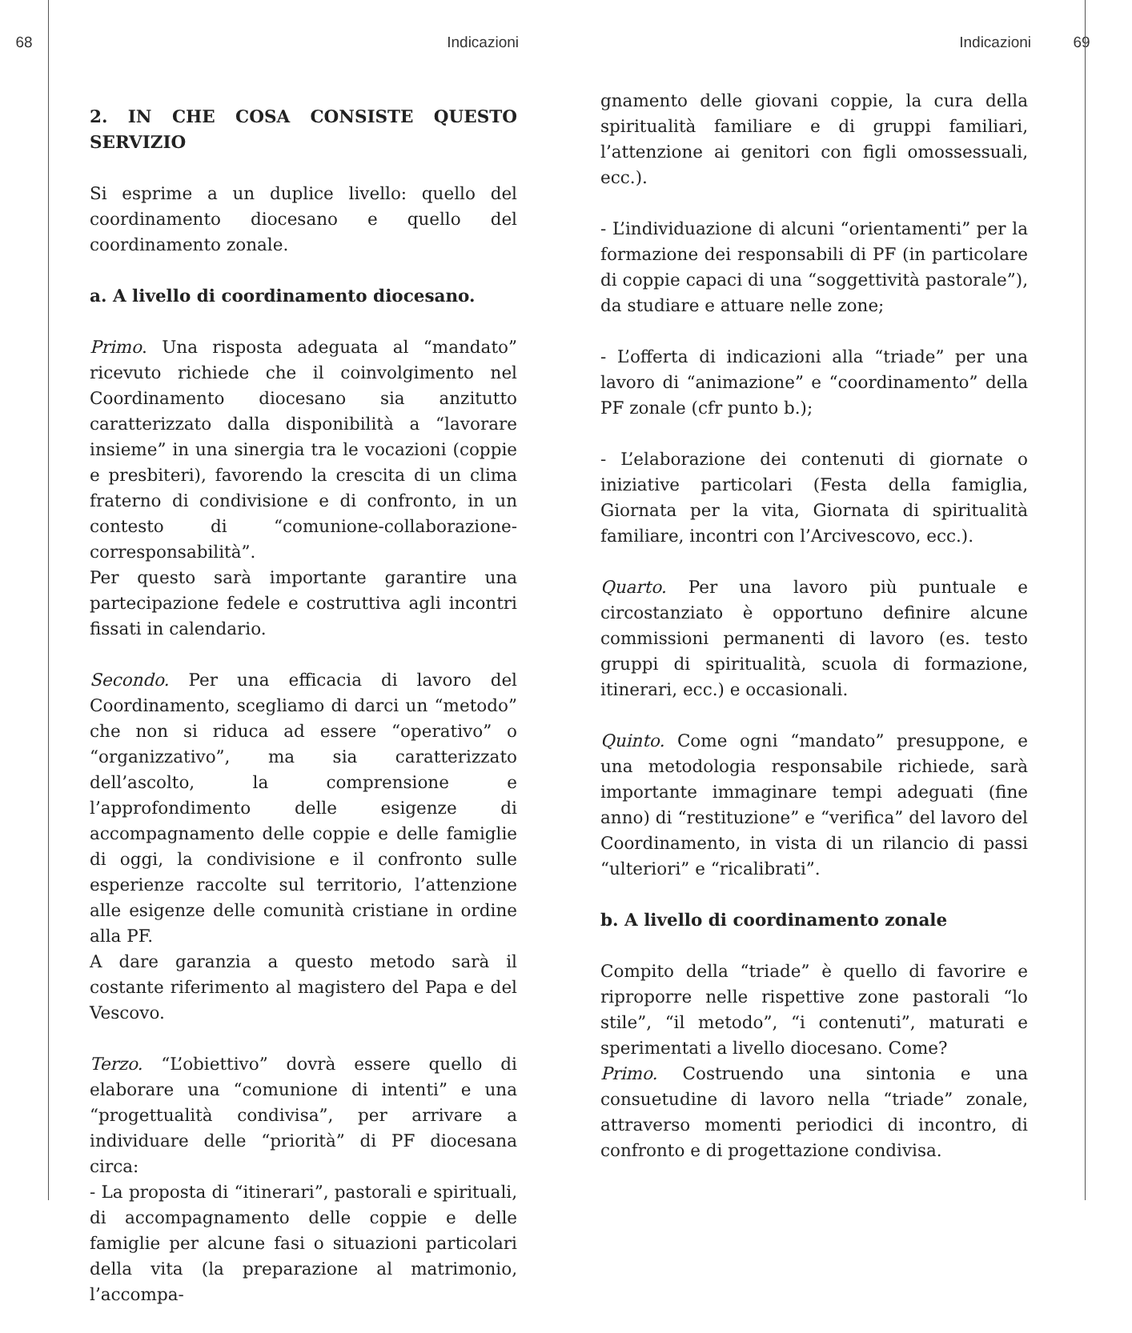68 Indicazioni Indicazioni 69
2. IN CHE COSA CONSISTE QUESTO SERVIZIO
Si esprime a un duplice livello: quello del coordinamento diocesano e quello del coordinamento zonale.
a. A livello di coordinamento diocesano.
Primo. Una risposta adeguata al “mandato” ricevuto richiede che il coinvolgimento nel Coordinamento diocesano sia anzitutto caratterizzato dalla disponibilità a “lavorare insieme” in una sinergia tra le vocazioni (coppie e presbiteri), favorendo la crescita di un clima fraterno di condivisione e di confronto, in un contesto di “comunione-collaborazione-corresponsabilità”.
Per questo sarà importante garantire una partecipazione fedele e costruttiva agli incontri fissati in calendario.
Secondo. Per una efficacia di lavoro del Coordinamento, scegliamo di darci un “metodo” che non si riduca ad essere “operativo” o “organizzativo”, ma sia caratterizzato dell’ascolto, la comprensione e l’approfondimento delle esigenze di accompagnamento delle coppie e delle famiglie di oggi, la condivisione e il confronto sulle esperienze raccolte sul territorio, l’attenzione alle esigenze delle comunità cristiane in ordine alla PF.
A dare garanzia a questo metodo sarà il costante riferimento al magistero del Papa e del Vescovo.
Terzo. “L’obiettivo” dovrà essere quello di elaborare una “comunione di intenti” e una “progettualità condivisa”, per arrivare a individuare delle “priorità” di PF diocesana circa:
- La proposta di “itinerari”, pastorali e spirituali, di accompagnamento delle coppie e delle famiglie per alcune fasi o situazioni particolari della vita (la preparazione al matrimonio, l’accompa-
gnamento delle giovani coppie, la cura della spiritualità familiare e di gruppi familiari, l’attenzione ai genitori con figli omossessuali, ecc.).
- L’individuazione di alcuni “orientamenti” per la formazione dei responsabili di PF (in particolare di coppie capaci di una “soggettività pastorale”), da studiare e attuare nelle zone;
- L’offerta di indicazioni alla “triade” per una lavoro di “animazione” e “coordinamento” della PF zonale (cfr punto b.);
- L’elaborazione dei contenuti di giornate o iniziative particolari (Festa della famiglia, Giornata per la vita, Giornata di spiritualità familiare, incontri con l’Arcivescovo, ecc.).
Quarto. Per una lavoro più puntuale e circostanziato è opportuno definire alcune commissioni permanenti di lavoro (es. testo gruppi di spiritualità, scuola di formazione, itinerari, ecc.) e occasionali.
Quinto. Come ogni “mandato” presuppone, e una metodologia responsabile richiede, sarà importante immaginare tempi adeguati (fine anno) di “restituzione” e “verifica” del lavoro del Coordinamento, in vista di un rilancio di passi “ulteriori” e “ricalibrati”.
b. A livello di coordinamento zonale
Compito della “triade” è quello di favorire e riproporre nelle rispettive zone pastorali “lo stile”, “il metodo”, “i contenuti”, maturati e sperimentati a livello diocesano. Come?
Primo. Costruendo una sintonia e una consuetudine di lavoro nella “triade” zonale, attraverso momenti periodici di incontro, di confronto e di progettazione condivisa.